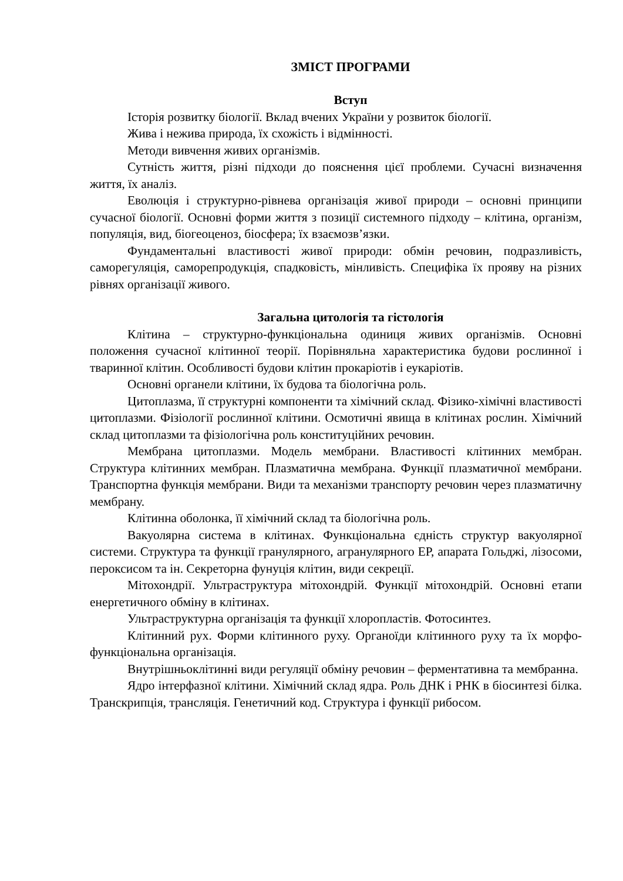ЗМІСТ ПРОГРАМИ
Вступ
Історія розвитку біології. Вклад вчених України у розвиток біології.
Жива і нежива природа, їх схожість і відмінності.
Методи вивчення живих організмів.
Сутність життя, різні підходи до пояснення цієї проблеми. Сучасні визначення життя, їх аналіз.
Еволюція і структурно-рівнева організація живої природи – основні принципи сучасної біології. Основні форми життя з позиції системного підходу – клітина, організм, популяція, вид, біогеоценоз, біосфера; їх взаємозв’язки.
Фундаментальні властивості живої природи: обмін речовин, подразливість, саморегуляція, саморепродукція, спадковість, мінливість. Специфіка їх прояву на різних рівнях організації живого.
Загальна цитологія та гістологія
Клітина – структурно-функціональна одиниця живих організмів. Основні положення сучасної клітинної теорії. Порівняльна характеристика будови рослинної і тваринної клітин. Особливості будови клітин прокаріотів і еукаріотів.
Основні органели клітини, їх будова та біологічна роль.
Цитоплазма, її структурні компоненти та хімічний склад. Фізико-хімічні властивості цитоплазми. Фізіології рослинної клітини. Осмотичні явища в клітинах рослин. Хімічний склад цитоплазми та фізіологічна роль конституційних речовин.
Мембрана цитоплазми. Модель мембрани. Властивості клітинних мембран. Структура клітинних мембран. Плазматична мембрана. Функції плазматичної мембрани. Транспортна функція мембрани. Види та механізми транспорту речовин через плазматичну мембрану.
Клітинна оболонка, її хімічний склад та біологічна роль.
Вакуолярна система в клітинах. Функціональна єдність структур вакуолярної системи. Структура та функції гранулярного, агранулярного ЕР, апарата Гольджі, лізосоми, пероксисом та ін. Секреторна фунуція клітин, види секреції.
Мітохондрії. Ультраструктура мітохондрій. Функції мітохондрій. Основні етапи енергетичного обміну в клітинах.
Ультраструктурна організація та функції хлоропластів. Фотосинтез.
Клітинний рух. Форми клітинного руху. Органоїди клітинного руху та їх морфо-функціональна організація.
Внутрішньоклітинні види регуляції обміну речовин – ферментативна та мембранна.
Ядро інтерфазної клітини. Хімічний склад ядра. Роль ДНК і РНК в біосинтезі білка. Транскрипція, трансляція. Генетичний код. Структура і функції рибосом.